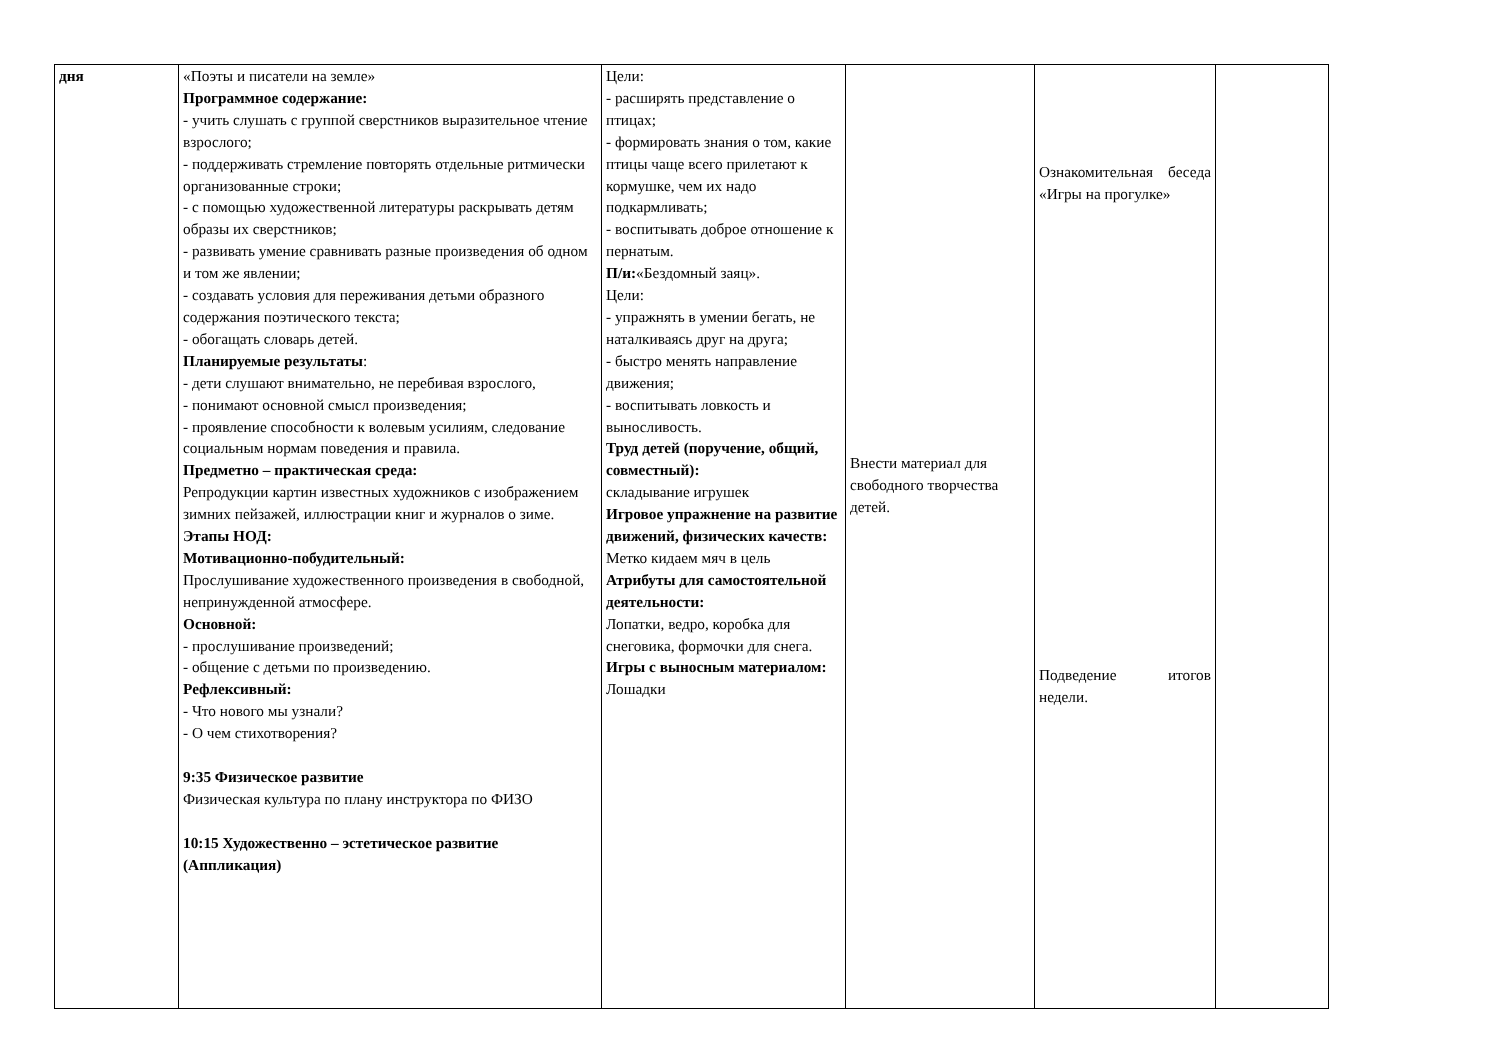| дня | «Поэты и писатели на земле» Программное содержание: - учить слушать с группой сверстников выразительное чтение взрослого; - поддерживать стремление повторять отдельные ритмически организованные строки; - с помощью художественной литературы раскрывать детям образы их сверстников; - развивать умение сравнивать разные произведения об одном и том же явлении; - создавать условия для переживания детьми образного содержания поэтического текста; - обогащать словарь детей. Планируемые результаты : - дети слушают внимательно, не перебивая взрослого, - понимают основной смысл произведения; - проявление способности к волевым усилиям, следование социальным нормам поведения и правила. Предметно – практическая среда: Репродукции картин известных художников с изображением зимних пейзажей, иллюстрации книг и журналов о зиме. Этапы НОД: Мотивационно-побудительный: Прослушивание художественного произведения в свободной, непринужденной атмосфере. Основной: - прослушивание произведений; - общение с детьми по произведению. Рефлексивный: - Что нового мы узнали? - О чем стихотворения? 9:35 Физическое развитие Физическая культура по плану инструктора по ФИЗО 10:15 Художественно – эстетическое развитие (Аппликация) | Цели: - расширять представление о птицах; - формировать знания о том, какие птицы чаще всего прилетают к кормушке, чем их надо подкармливать; - воспитывать доброе отношение к пернатым. П/и: «Бездомный заяц». Цели: - упражнять в умении бегать, не наталкиваясь друг на друга; - быстро менять направление движения; - воспитывать ловкость и выносливость. Труд детей (поручение, общий, совместный): складывание игрушек Игровое упражнение на развитие движений, физических качеств: Метко кидаем мяч в цель Атрибуты для самостоятельной деятельности: Лопатки, ведро, коробка для снеговика, формочки для снега. Игры с выносным материалом: Лошадки | Внести материал для свободного творчества детей. | Ознакомительная беседа «Игры на прогулке» Подведение итогов недели. | |